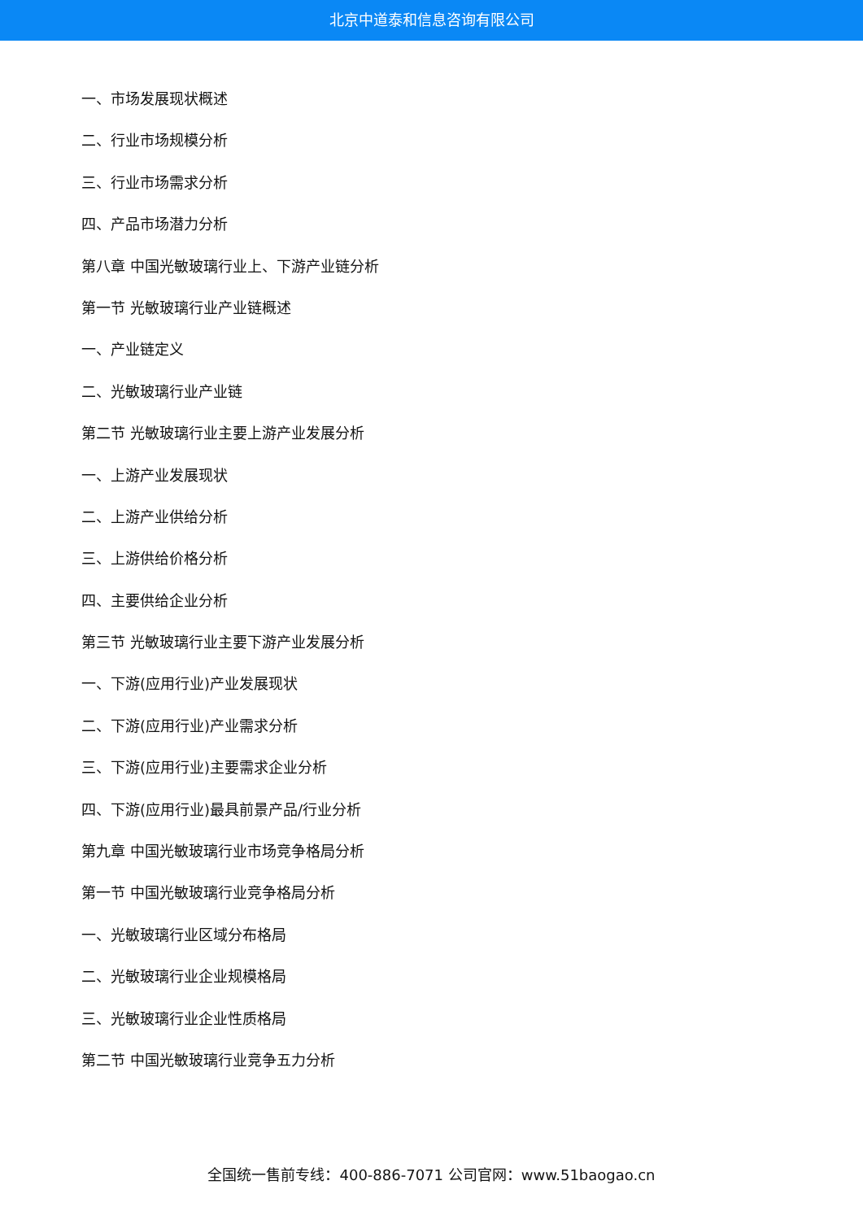北京中道泰和信息咨询有限公司
一、市场发展现状概述
二、行业市场规模分析
三、行业市场需求分析
四、产品市场潜力分析
第八章 中国光敏玻璃行业上、下游产业链分析
第一节 光敏玻璃行业产业链概述
一、产业链定义
二、光敏玻璃行业产业链
第二节 光敏玻璃行业主要上游产业发展分析
一、上游产业发展现状
二、上游产业供给分析
三、上游供给价格分析
四、主要供给企业分析
第三节 光敏玻璃行业主要下游产业发展分析
一、下游(应用行业)产业发展现状
二、下游(应用行业)产业需求分析
三、下游(应用行业)主要需求企业分析
四、下游(应用行业)最具前景产品/行业分析
第九章 中国光敏玻璃行业市场竞争格局分析
第一节 中国光敏玻璃行业竞争格局分析
一、光敏玻璃行业区域分布格局
二、光敏玻璃行业企业规模格局
三、光敏玻璃行业企业性质格局
第二节 中国光敏玻璃行业竞争五力分析
全国统一售前专线：400-886-7071 公司官网：www.51baogao.cn